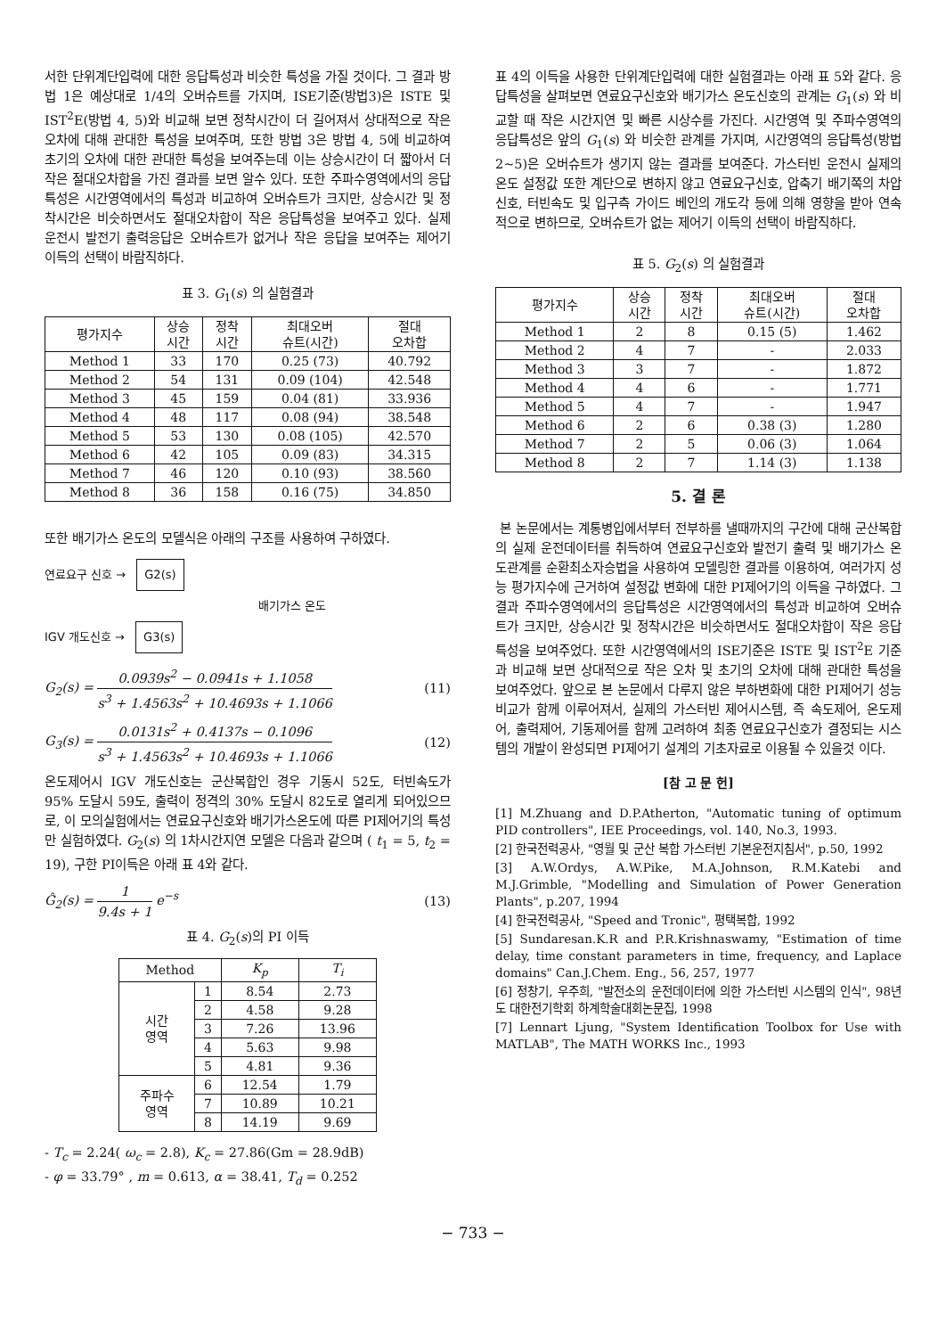서한 단위계단입력에 대한 응답특성과 비슷한 특성을 가질 것이다. 그 결과 방법 1은 예상대로 1/4의 오버슈트를 가지며, ISE기준(방법3)은 ISTE 및 IST<sup>2</sup>E(방법 4, 5)와 비교해 보면 정착시간이 더 길어져서 상대적으로 작은 오차에 대해 관대한 특성을 보여주며, 또한 방법 3은 방법 4, 5에 비교하여 초기의 오차에 대한 관대한 특성을 보여주는데 이는 상승시간이 더 짧아서 더 작은 절대오차합을 가진 결과를 보면 알수 있다. 또한 주파수영역에서의 응답특성은 시간영역에서의 특성과 비교하여 오버슈트가 크지만, 상승시간 및 정착시간은 비슷하면서도 절대오차합이 작은 응답특성을 보여주고 있다. 실제 운전시 발전기 출력응답은 오버슈트가 없거나 작은 응답을 보여주는 제어기 이득의 선택이 바람직하다.
표 3. G<sub>1</sub>(s) 의 실험결과
| 평가지수 | 상승 시간 | 정착 시간 | 최대오버 슈트(시간) | 절대 오차합 |
| --- | --- | --- | --- | --- |
| Method 1 | 33 | 170 | 0.25 (73) | 40.792 |
| Method 2 | 54 | 131 | 0.09 (104) | 42.548 |
| Method 3 | 45 | 159 | 0.04 (81) | 33.936 |
| Method 4 | 48 | 117 | 0.08 (94) | 38.548 |
| Method 5 | 53 | 130 | 0.08 (105) | 42.570 |
| Method 6 | 42 | 105 | 0.09 (83) | 34.315 |
| Method 7 | 46 | 120 | 0.10 (93) | 38.560 |
| Method 8 | 36 | 158 | 0.16 (75) | 34.850 |
또한 배기가스 온도의 모델식은 아래의 구조를 사용하여 구하였다.
연료요구 신호 → G2(s)
배기가스 온도
IGV 개도신호 → G3(s)
G<sub>2</sub>(s) = 0.0939s<sup>2</sup> − 0.0941s + 1.1058 s<sup>3</sup> + 1.4563s<sup>2</sup> + 10.4693s + 1.1066 (11)
G<sub>3</sub>(s) = 0.0131s<sup>2</sup> + 0.4137s − 0.1096 s<sup>3</sup> + 1.4563s<sup>2</sup> + 10.4693s + 1.1066 (12)
온도제어시 IGV 개도신호는 군산복합인 경우 기동시 52도, 터빈속도가 95% 도달시 59도, 출력이 정격의 30% 도달시 82도로 열리게 되어있으므로, 이 모의실험에서는 연료요구신호와 배기가스온도에 따른 PI제어기의 특성만 실험하였다. G<sub>2</sub>(s) 의 1차시간지연 모델은 다음과 같으며 ( t<sub>1</sub> = 5, t<sub>2</sub> = 19), 구한 PI이득은 아래 표 4와 같다.
Ĝ<sub>2</sub>(s) = 1 9.4s + 1 e<sup>−s</sup> (13)
표 4. G<sub>2</sub>(s)의 PI 이득
| Method | | K<sub>p</sub> | T<sub>i</sub> |
| --- | --- | --- | --- |
| 시간 영역 | 1 | 8.54 | 2.73 |
| | 2 | 4.58 | 9.28 |
| | 3 | 7.26 | 13.96 |
| | 4 | 5.63 | 9.98 |
| | 5 | 4.81 | 9.36 |
| 주파수 영역 | 6 | 12.54 | 1.79 |
| | 7 | 10.89 | 10.21 |
| | 8 | 14.19 | 9.69 |
- T<sub>c</sub> = 2.24( ω<sub>c</sub> = 2.8), K<sub>c</sub> = 27.86(Gm = 28.9dB)
- φ = 33.79° , m = 0.613, α = 38.41, T<sub>d</sub> = 0.252
표 4의 이득을 사용한 단위계단입력에 대한 실험결과는 아래 표 5와 같다. 응답특성을 살펴보면 연료요구신호와 배기가스 온도신호의 관계는 G<sub>1</sub>(s) 와 비교할 때 작은 시간지연 및 빠른 시상수를 가진다. 시간영역 및 주파수영역의 응답특성은 앞의 G<sub>1</sub>(s) 와 비슷한 관계를 가지며, 시간영역의 응답특성(방법2~5)은 오버슈트가 생기지 않는 결과를 보여준다. 가스터빈 운전시 실제의 온도 설정값 또한 계단으로 변하지 않고 연료요구신호, 압축기 배기쪽의 차압신호, 터빈속도 및 입구측 가이드 베인의 개도각 등에 의해 영향을 받아 연속적으로 변하므로, 오버슈트가 없는 제어기 이득의 선택이 바람직하다.
표 5. G<sub>2</sub>(s) 의 실험결과
| 평가지수 | 상승 시간 | 정착 시간 | 최대오버 슈트(시간) | 절대 오차합 |
| --- | --- | --- | --- | --- |
| Method 1 | 2 | 8 | 0.15 (5) | 1.462 |
| Method 2 | 4 | 7 | - | 2.033 |
| Method 3 | 3 | 7 | - | 1.872 |
| Method 4 | 4 | 6 | - | 1.771 |
| Method 5 | 4 | 7 | - | 1.947 |
| Method 6 | 2 | 6 | 0.38 (3) | 1.280 |
| Method 7 | 2 | 5 | 0.06 (3) | 1.064 |
| Method 8 | 2 | 7 | 1.14 (3) | 1.138 |
5. 결 론
본 논문에서는 계통병입에서부터 전부하를 낼때까지의 구간에 대해 군산복합의 실제 운전데이터를 취득하여 연료요구신호와 발전기 출력 및 배기가스 온도관계를 순환최소자승법을 사용하여 모델링한 결과를 이용하여, 여러가지 성능 평가지수에 근거하여 설정값 변화에 대한 PI제어기의 이득을 구하였다. 그 결과 주파수영역에서의 응답특성은 시간영역에서의 특성과 비교하여 오버슈트가 크지만, 상승시간 및 정착시간은 비슷하면서도 절대오차합이 작은 응답특성을 보여주었다. 또한 시간영역에서의 ISE기준은 ISTE 및 IST<sup>2</sup>E 기준과 비교해 보면 상대적으로 작은 오차 및 초기의 오차에 대해 관대한 특성을 보여주었다. 앞으로 본 논문에서 다루지 않은 부하변화에 대한 PI제어기 성능비교가 함께 이루어져서, 실제의 가스터빈 제어시스템, 즉 속도제어, 온도제어, 출력제어, 기동제어를 함께 고려하여 최종 연료요구신호가 결정되는 시스템의 개발이 완성되면 PI제어기 설계의 기초자료로 이용될 수 있을것 이다.
[참 고 문 헌]
[1] M.Zhuang and D.P.Atherton, "Automatic tuning of optimum PID controllers", IEE Proceedings, vol. 140, No.3, 1993.
[2] 한국전력공사, "영월 및 군산 복합 가스터빈 기본운전지침서", p.50, 1992
[3] A.W.Ordys, A.W.Pike, M.A.Johnson, R.M.Katebi and M.J.Grimble, "Modelling and Simulation of Power Generation Plants", p.207, 1994
[4] 한국전력공사, "Speed and Tronic", 평택복합, 1992
[5] Sundaresan.K.R and P.R.Krishnaswamy, "Estimation of time delay, time constant parameters in time, frequency, and Laplace domains" Can.J.Chem. Eng., 56, 257, 1977
[6] 정창기, 우주희, "발전소의 운전데이터에 의한 가스터빈 시스템의 인식", 98년도 대한전기학회 하계학술대회논문집, 1998
[7] Lennart Ljung, "System Identification Toolbox for Use with MATLAB", The MATH WORKS Inc., 1993
− 733 −